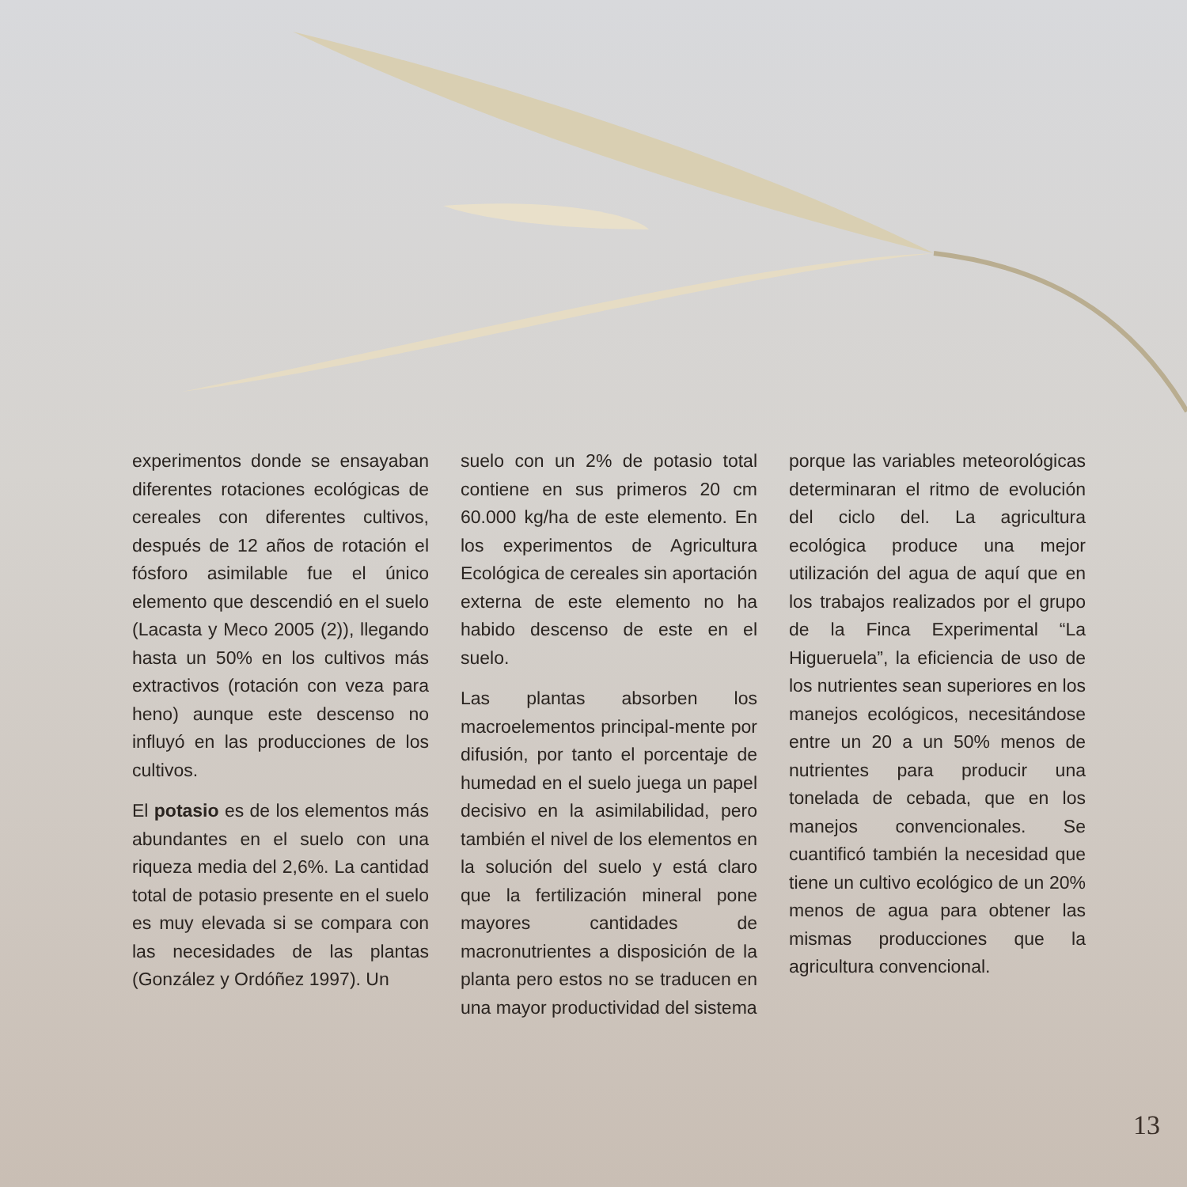experimentos donde se ensayaban diferentes rotaciones ecológicas de cereales con diferentes cultivos, después de 12 años de rotación el fósforo asimilable fue el único elemento que descendió en el suelo (Lacasta y Meco 2005 (2)), llegando hasta un 50% en los cultivos más extractivos (rotación con veza para heno) aunque este descenso no influyó en las producciones de los cultivos.
El potasio es de los elementos más abundantes en el suelo con una riqueza media del 2,6%. La cantidad total de potasio presente en el suelo es muy elevada si se compara con las necesidades de las plantas (González y Ordóñez 1997). Un
suelo con un 2% de potasio total contiene en sus primeros 20 cm 60.000 kg/ha de este elemento. En los experimentos de Agricultura Ecológica de cereales sin aportación externa de este elemento no ha habido descenso de este en el suelo.
Las plantas absorben los macroelementos principal-mente por difusión, por tanto el porcentaje de humedad en el suelo juega un papel decisivo en la asimilabilidad, pero también el nivel de los elementos en la solución del suelo y está claro que la fertilización mineral pone mayores cantidades de macronutrientes a disposición de la planta pero estos no se traducen en una mayor productividad del sistema
porque las variables meteorológicas determinaran el ritmo de evolución del ciclo del. La agricultura ecológica produce una mejor utilización del agua de aquí que en los trabajos realizados por el grupo de la Finca Experimental “La Higueruela”, la eficiencia de uso de los nutrientes sean superiores en los manejos ecológicos, necesitándose entre un 20 a un 50% menos de nutrientes para producir una tonelada de cebada, que en los manejos convencionales. Se cuantificó también la necesidad que tiene un cultivo ecológico de un 20% menos de agua para obtener las mismas producciones que la agricultura convencional.
13